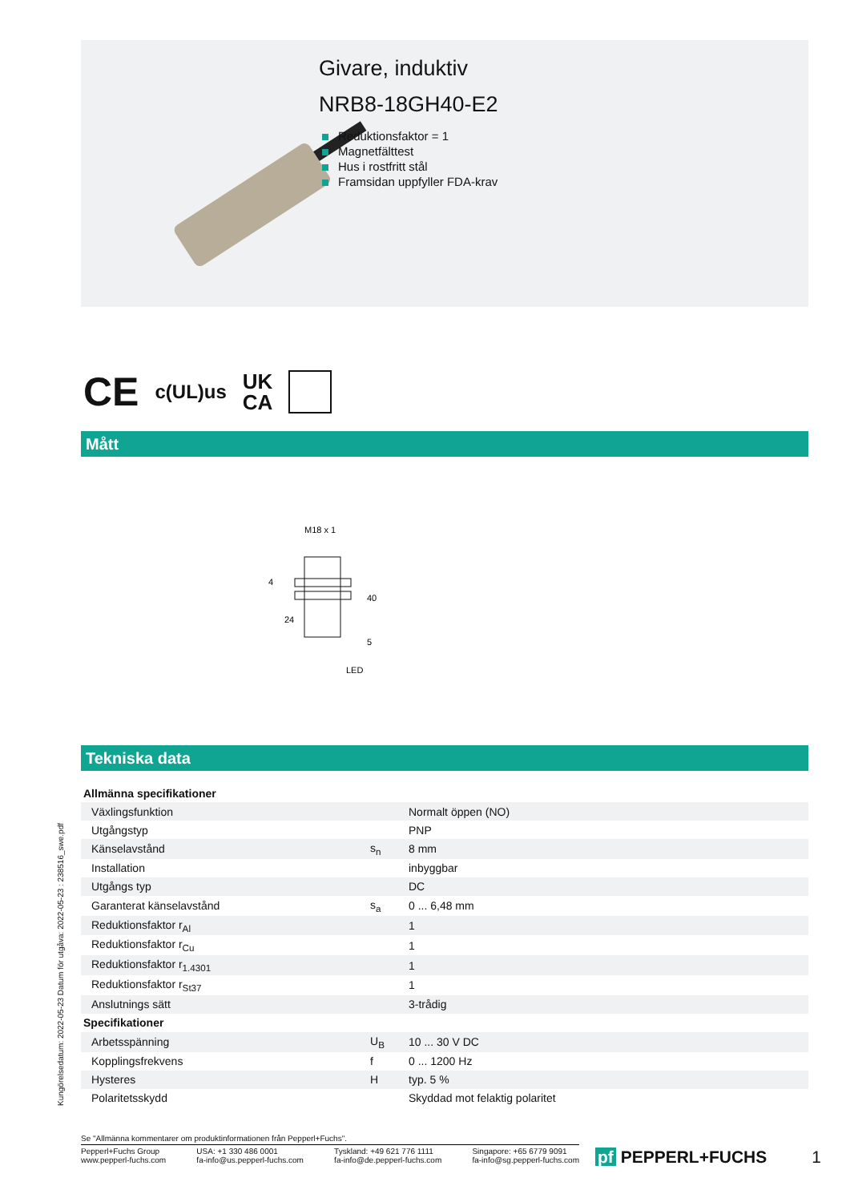Givare, induktiv
NRB8-18GH40-E2
Reduktionsfaktor = 1
Magnetfälttest
Hus i rostfritt stål
Framsidan uppfyller FDA-krav
CE c(UL)us UK
CA
Mått
M18 x 1
24
LED
40
4
5
Tekniska data
Kungörelsedatum: 2022-05-23 Datum för utgåva: 2022-05-23 : 238516_swe.pdf
| Allmänna specifikationer | | |
| Växlingsfunktion | | Normalt öppen (NO) |
| Utgångstyp | | PNP |
| Känselavstånd | s<sub>n</sub> | 8 mm |
| Installation | | inbyggbar |
| Utgångs typ | | DC |
| Garanterat känselavstånd | s<sub>a</sub> | 0 ... 6,48 mm |
| Reduktionsfaktor r<sub>Al</sub> | | 1 |
| Reduktionsfaktor r<sub>Cu</sub> | | 1 |
| Reduktionsfaktor r<sub>1.4301</sub> | | 1 |
| Reduktionsfaktor r<sub>St37</sub> | | 1 |
| Anslutnings sätt | | 3-trådig |
| Specifikationer | | |
| Arbetsspänning | U<sub>B</sub> | 10 ... 30 V DC |
| Kopplingsfrekvens | f | 0 ... 1200 Hz |
| Hysteres | H | typ. 5 % |
| Polaritetsskydd | | Skyddad mot felaktig polaritet |
Se "Allmänna kommentarer om produktinformationen från Pepperl+Fuchs".
Pepperl+Fuchs Group
www.pepperl-fuchs.com
USA: +1 330 486 0001
fa-info@us.pepperl-fuchs.com
Tyskland: +49 621 776 1111
fa-info@de.pepperl-fuchs.com
Singapore: +65 6779 9091
fa-info@sg.pepperl-fuchs.com
pf PEPPERL+FUCHS 1